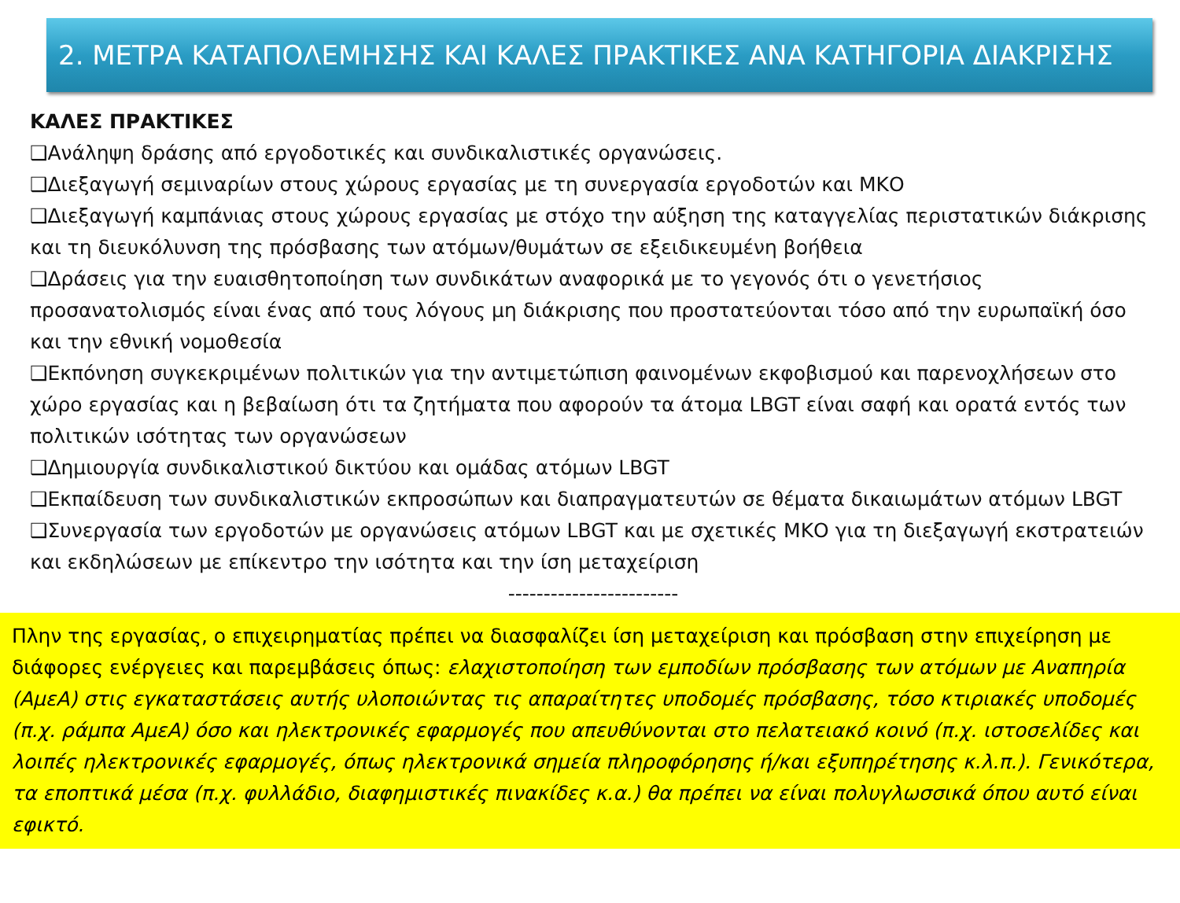2. ΜΕΤΡΑ ΚΑΤΑΠΟΛΕΜΗΣΗΣ ΚΑΙ ΚΑΛΕΣ ΠΡΑΚΤΙΚΕΣ ΑΝΑ ΚΑΤΗΓΟΡΙΑ ΔΙΑΚΡΙΣΗΣ
ΚΑΛΕΣ ΠΡΑΚΤΙΚΕΣ
❑Ανάληψη δράσης από εργοδοτικές και συνδικαλιστικές οργανώσεις.
❑Διεξαγωγή σεμιναρίων στους χώρους εργασίας με τη συνεργασία εργοδοτών και ΜΚΟ
❑Διεξαγωγή καμπάνιας στους χώρους εργασίας με στόχο την αύξηση της καταγγελίας περιστατικών διάκρισης και τη διευκόλυνση της πρόσβασης των ατόμων/θυμάτων σε εξειδικευμένη βοήθεια
❑Δράσεις για την ευαισθητοποίηση των συνδικάτων αναφορικά με το γεγονός ότι ο γενετήσιος προσανατολισμός είναι ένας από τους λόγους μη διάκρισης που προστατεύονται τόσο από την ευρωπαϊκή όσο και την εθνική νομοθεσία
❑Εκπόνηση συγκεκριμένων πολιτικών για την αντιμετώπιση φαινομένων εκφοβισμού και παρενοχλήσεων στο χώρο εργασίας και η βεβαίωση ότι τα ζητήματα που αφορούν τα άτομα LBGT είναι σαφή και ορατά εντός των πολιτικών ισότητας των οργανώσεων
❑Δημιουργία συνδικαλιστικού δικτύου και ομάδας ατόμων LBGT
❑Εκπαίδευση των συνδικαλιστικών εκπροσώπων και διαπραγματευτών σε θέματα δικαιωμάτων ατόμων LBGT
❑Συνεργασία των εργοδοτών με οργανώσεις ατόμων LBGT και με σχετικές ΜΚΟ για τη διεξαγωγή εκστρατειών και εκδηλώσεων με επίκεντρο την ισότητα και την ίση μεταχείριση
------------------------
Πλην της εργασίας, ο επιχειρηματίας πρέπει να διασφαλίζει ίση μεταχείριση και πρόσβαση στην επιχείρηση με διάφορες ενέργειες και παρεμβάσεις όπως: ελαχιστοποίηση των εμποδίων πρόσβασης των ατόμων με Αναπηρία (ΑμεΑ) στις εγκαταστάσεις αυτής υλοποιώντας τις απαραίτητες υποδομές πρόσβασης, τόσο κτιριακές υποδομές (π.χ. ράμπα ΑμεΑ) όσο και ηλεκτρονικές εφαρμογές που απευθύνονται στο πελατειακό κοινό (π.χ. ιστοσελίδες και λοιπές ηλεκτρονικές εφαρμογές, όπως ηλεκτρονικά σημεία πληροφόρησης ή/και εξυπηρέτησης κ.λ.π.). Γενικότερα, τα εποπτικά μέσα (π.χ. φυλλάδιο, διαφημιστικές πινακίδες κ.α.) θα πρέπει να είναι πολυγλωσσικά όπου αυτό είναι εφικτό.